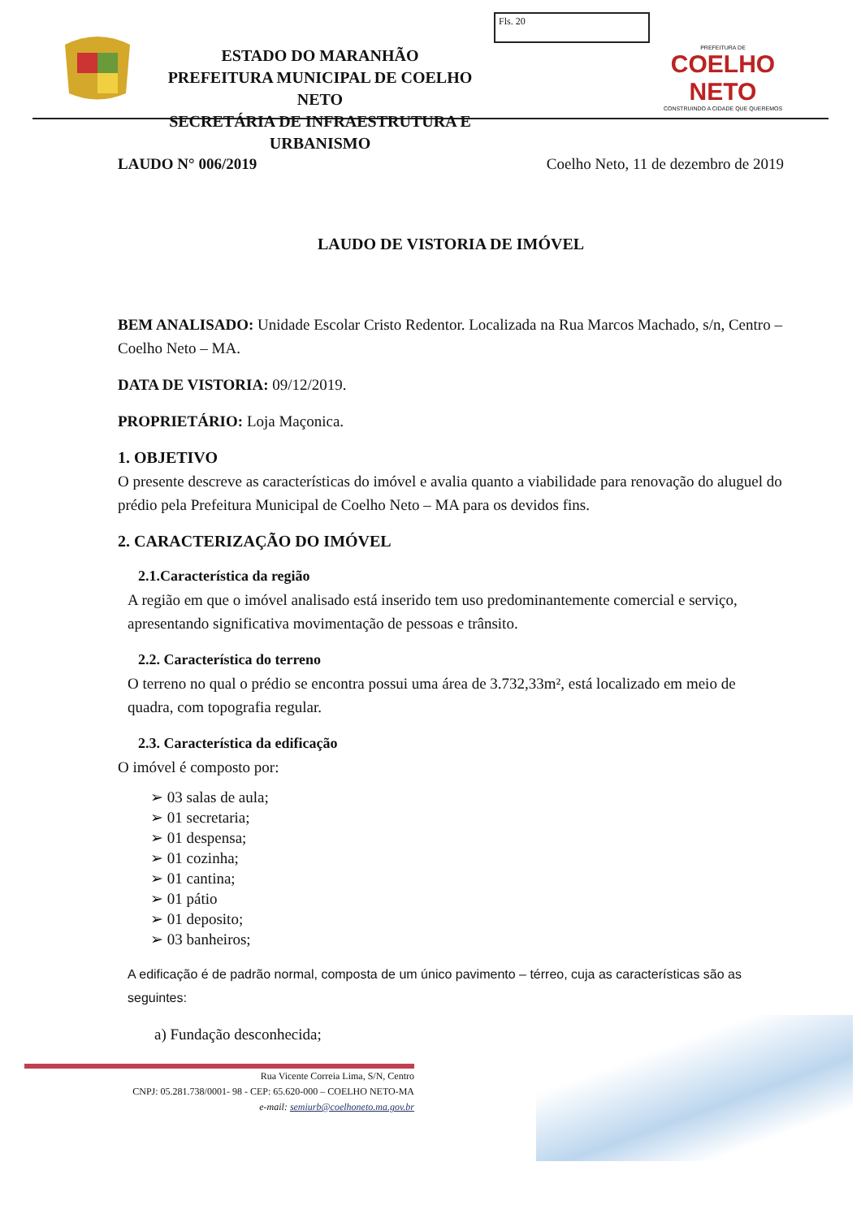ESTADO DO MARANHÃO
PREFEITURA MUNICIPAL DE COELHO NETO
SECRETÁRIA DE INFRAESTRUTURA E URBANISMO
Fls. 20
PREFEITURA DE
COELHO NETO
CONSTRUINDO A CIDADE QUE QUEREMOS
LAUDO N° 006/2019 Coelho Neto, 11 de dezembro de 2019
LAUDO DE VISTORIA DE IMÓVEL
BEM ANALISADO: Unidade Escolar Cristo Redentor. Localizada na Rua Marcos Machado, s/n, Centro – Coelho Neto – MA.
DATA DE VISTORIA: 09/12/2019.
PROPRIETÁRIO: Loja Maçonica.
1. OBJETIVO
O presente descreve as características do imóvel e avalia quanto a viabilidade para renovação do aluguel do prédio pela Prefeitura Municipal de Coelho Neto – MA para os devidos fins.
2. CARACTERIZAÇÃO DO IMÓVEL
2.1.Característica da região
A região em que o imóvel analisado está inserido tem uso predominantemente comercial e serviço, apresentando significativa movimentação de pessoas e trânsito.
2.2. Característica do terreno
O terreno no qual o prédio se encontra possui uma área de 3.732,33m², está localizado em meio de quadra, com topografia regular.
2.3. Característica da edificação
O imóvel é composto por:
➢ 03 salas de aula;
➢ 01 secretaria;
➢ 01 despensa;
➢ 01 cozinha;
➢ 01 cantina;
➢ 01 pátio
➢ 01 deposito;
➢ 03 banheiros;
A edificação é de padrão normal, composta de um único pavimento – térreo, cuja as características são as seguintes:
a) Fundação desconhecida;
Rua Vicente Correia Lima, S/N, Centro
CNPJ: 05.281.738/0001- 98 - CEP: 65.620-000 – COELHO NETO-MA
e-mail: semiurb@coelhoneto.ma.gov.br